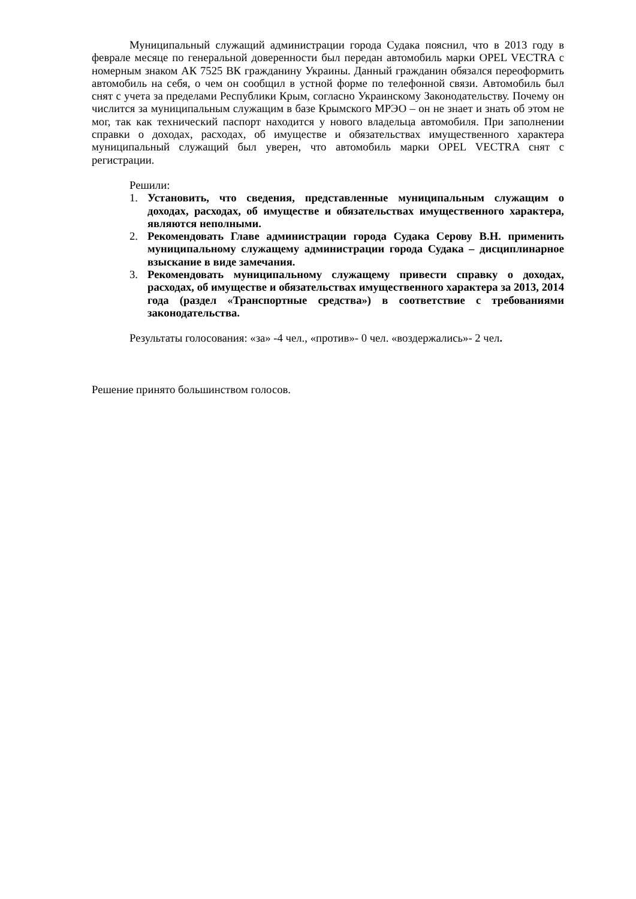Муниципальный служащий администрации города Судака пояснил, что в 2013 году в феврале месяце по генеральной доверенности был передан автомобиль марки OPEL VECTRA с номерным знаком АК 7525 ВК гражданину Украины. Данный гражданин обязался переоформить автомобиль на себя, о чем он сообщил в устной форме по телефонной связи. Автомобиль был снят с учета за пределами Республики Крым, согласно Украинскому Законодательству. Почему он числится за муниципальным служащим в базе Крымского МРЭО – он не знает и знать об этом не мог, так как технический паспорт находится у нового владельца автомобиля. При заполнении справки о доходах, расходах, об имуществе и обязательствах имущественного характера муниципальный служащий был уверен, что автомобиль марки OPEL VECTRA снят с регистрации.
Решили:
1. Установить, что сведения, представленные муниципальным служащим о доходах, расходах, об имуществе и обязательствах имущественного характера, являются неполными.
2. Рекомендовать Главе администрации города Судака Серову В.Н. применить муниципальному служащему администрации города Судака – дисциплинарное взыскание в виде замечания.
3. Рекомендовать муниципальному служащему привести справку о доходах, расходах, об имуществе и обязательствах имущественного характера за 2013, 2014 года (раздел «Транспортные средства») в соответствие с требованиями законодательства.
Результаты голосования: «за» -4 чел., «против»- 0 чел. «воздержались»- 2 чел.
Решение принято большинством голосов.